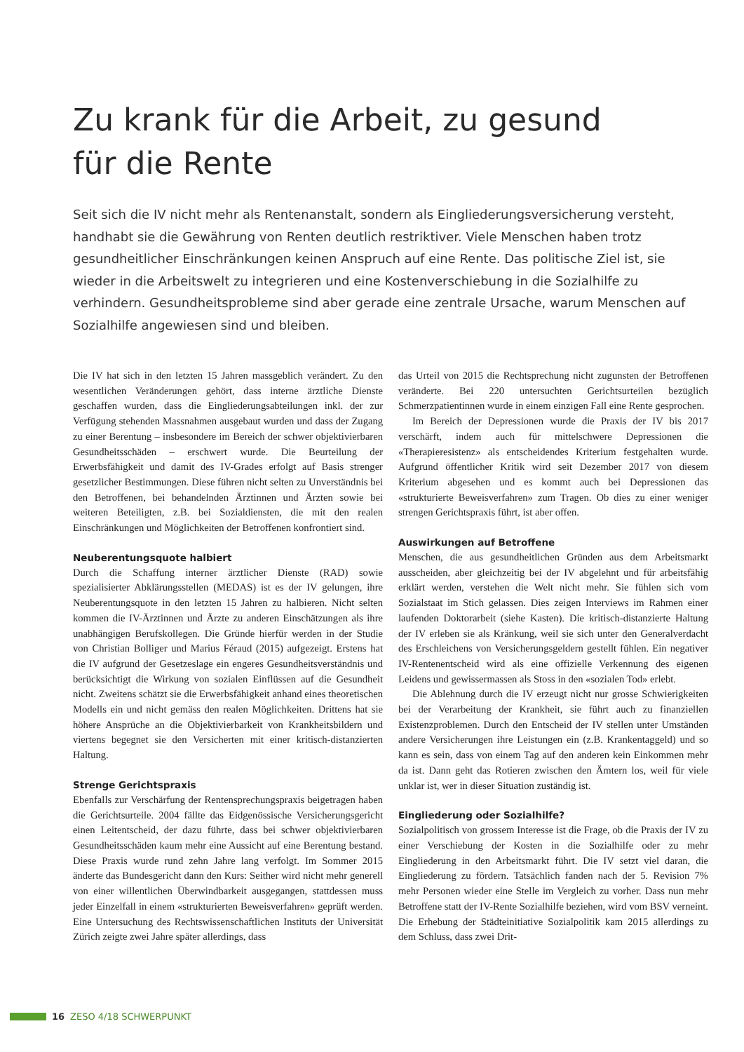Zu krank für die Arbeit, zu gesund für die Rente
Seit sich die IV nicht mehr als Rentenanstalt, sondern als Eingliederungsversicherung versteht, handhabt sie die Gewährung von Renten deutlich restriktiver. Viele Menschen haben trotz gesundheitlicher Einschränkungen keinen Anspruch auf eine Rente. Das politische Ziel ist, sie wieder in die Arbeitswelt zu integrieren und eine Kostenverschiebung in die Sozialhilfe zu verhindern. Gesundheitsprobleme sind aber gerade eine zentrale Ursache, warum Menschen auf Sozialhilfe angewiesen sind und bleiben.
Die IV hat sich in den letzten 15 Jahren massgeblich verändert. Zu den wesentlichen Veränderungen gehört, dass interne ärztliche Dienste geschaffen wurden, dass die Eingliederungsabteilungen inkl. der zur Verfügung stehenden Massnahmen ausgebaut wurden und dass der Zugang zu einer Berentung – insbesondere im Bereich der schwer objektivierbaren Gesundheitsschäden – erschwert wurde. Die Beurteilung der Erwerbsfähigkeit und damit des IV-Grades erfolgt auf Basis strenger gesetzlicher Bestimmungen. Diese führen nicht selten zu Unverständnis bei den Betroffenen, bei behandelnden Ärztinnen und Ärzten sowie bei weiteren Beteiligten, z.B. bei Sozialdiensten, die mit den realen Einschränkungen und Möglichkeiten der Betroffenen konfrontiert sind.
Neuberentungsquote halbiert
Durch die Schaffung interner ärztlicher Dienste (RAD) sowie spezialisierter Abklärungsstellen (MEDAS) ist es der IV gelungen, ihre Neuberentungsquote in den letzten 15 Jahren zu halbieren. Nicht selten kommen die IV-Ärztinnen und Ärzte zu anderen Einschätzungen als ihre unabhängigen Berufskollegen. Die Gründe hierfür werden in der Studie von Christian Bolliger und Marius Féraud (2015) aufgezeigt. Erstens hat die IV aufgrund der Gesetzeslage ein engeres Gesundheitsverständnis und berücksichtigt die Wirkung von sozialen Einflüssen auf die Gesundheit nicht. Zweitens schätzt sie die Erwerbsfähigkeit anhand eines theoretischen Modells ein und nicht gemäss den realen Möglichkeiten. Drittens hat sie höhere Ansprüche an die Objektivierbarkeit von Krankheitsbildern und viertens begegnet sie den Versicherten mit einer kritisch-distanzierten Haltung.
Strenge Gerichtspraxis
Ebenfalls zur Verschärfung der Rentensprechungspraxis beigetragen haben die Gerichtsurteile. 2004 fällte das Eidgenössische Versicherungsgericht einen Leitentscheid, der dazu führte, dass bei schwer objektivierbaren Gesundheitsschäden kaum mehr eine Aussicht auf eine Berentung bestand. Diese Praxis wurde rund zehn Jahre lang verfolgt. Im Sommer 2015 änderte das Bundesgericht dann den Kurs: Seither wird nicht mehr generell von einer willentlichen Überwindbarkeit ausgegangen, stattdessen muss jeder Einzelfall in einem «strukturierten Beweisverfahren» geprüft werden. Eine Untersuchung des Rechtswissenschaftlichen Instituts der Universität Zürich zeigte zwei Jahre später allerdings, dass
das Urteil von 2015 die Rechtsprechung nicht zugunsten der Betroffenen veränderte. Bei 220 untersuchten Gerichtsurteilen bezüglich Schmerzpatientinnen wurde in einem einzigen Fall eine Rente gesprochen.
Im Bereich der Depressionen wurde die Praxis der IV bis 2017 verschärft, indem auch für mittelschwere Depressionen die «Therapieresistenz» als entscheidendes Kriterium festgehalten wurde. Aufgrund öffentlicher Kritik wird seit Dezember 2017 von diesem Kriterium abgesehen und es kommt auch bei Depressionen das «strukturierte Beweisverfahren» zum Tragen. Ob dies zu einer weniger strengen Gerichtspraxis führt, ist aber offen.
Auswirkungen auf Betroffene
Menschen, die aus gesundheitlichen Gründen aus dem Arbeitsmarkt ausscheiden, aber gleichzeitig bei der IV abgelehnt und für arbeitsfähig erklärt werden, verstehen die Welt nicht mehr. Sie fühlen sich vom Sozialstaat im Stich gelassen. Dies zeigen Interviews im Rahmen einer laufenden Doktorarbeit (siehe Kasten). Die kritisch-distanzierte Haltung der IV erleben sie als Kränkung, weil sie sich unter den Generalverdacht des Erschleichens von Versicherungsgeldern gestellt fühlen. Ein negativer IV-Rentenentscheid wird als eine offizielle Verkennung des eigenen Leidens und gewissermassen als Stoss in den «sozialen Tod» erlebt.
Die Ablehnung durch die IV erzeugt nicht nur grosse Schwierigkeiten bei der Verarbeitung der Krankheit, sie führt auch zu finanziellen Existenzproblemen. Durch den Entscheid der IV stellen unter Umständen andere Versicherungen ihre Leistungen ein (z.B. Krankentaggeld) und so kann es sein, dass von einem Tag auf den anderen kein Einkommen mehr da ist. Dann geht das Rotieren zwischen den Ämtern los, weil für viele unklar ist, wer in dieser Situation zuständig ist.
Eingliederung oder Sozialhilfe?
Sozialpolitisch von grossem Interesse ist die Frage, ob die Praxis der IV zu einer Verschiebung der Kosten in die Sozialhilfe oder zu mehr Eingliederung in den Arbeitsmarkt führt. Die IV setzt viel daran, die Eingliederung zu fördern. Tatsächlich fanden nach der 5. Revision 7% mehr Personen wieder eine Stelle im Vergleich zu vorher. Dass nun mehr Betroffene statt der IV-Rente Sozialhilfe beziehen, wird vom BSV verneint. Die Erhebung der Städteinitiative Sozialpolitik kam 2015 allerdings zu dem Schluss, dass zwei Drit-
16 ZESO 4/18 SCHWERPUNKT